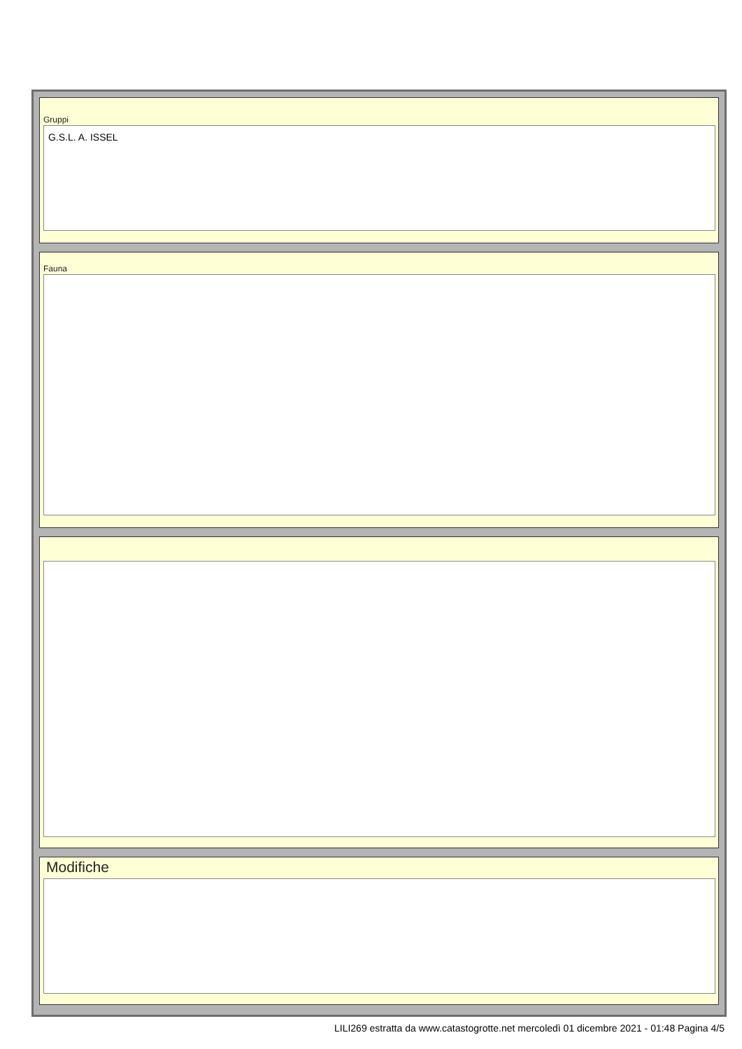Gruppi
G.S.L. A. ISSEL
Fauna
Modifiche
LILI269 estratta da www.catastogrotte.net mercoledì 01 dicembre 2021 - 01:48 Pagina 4/5